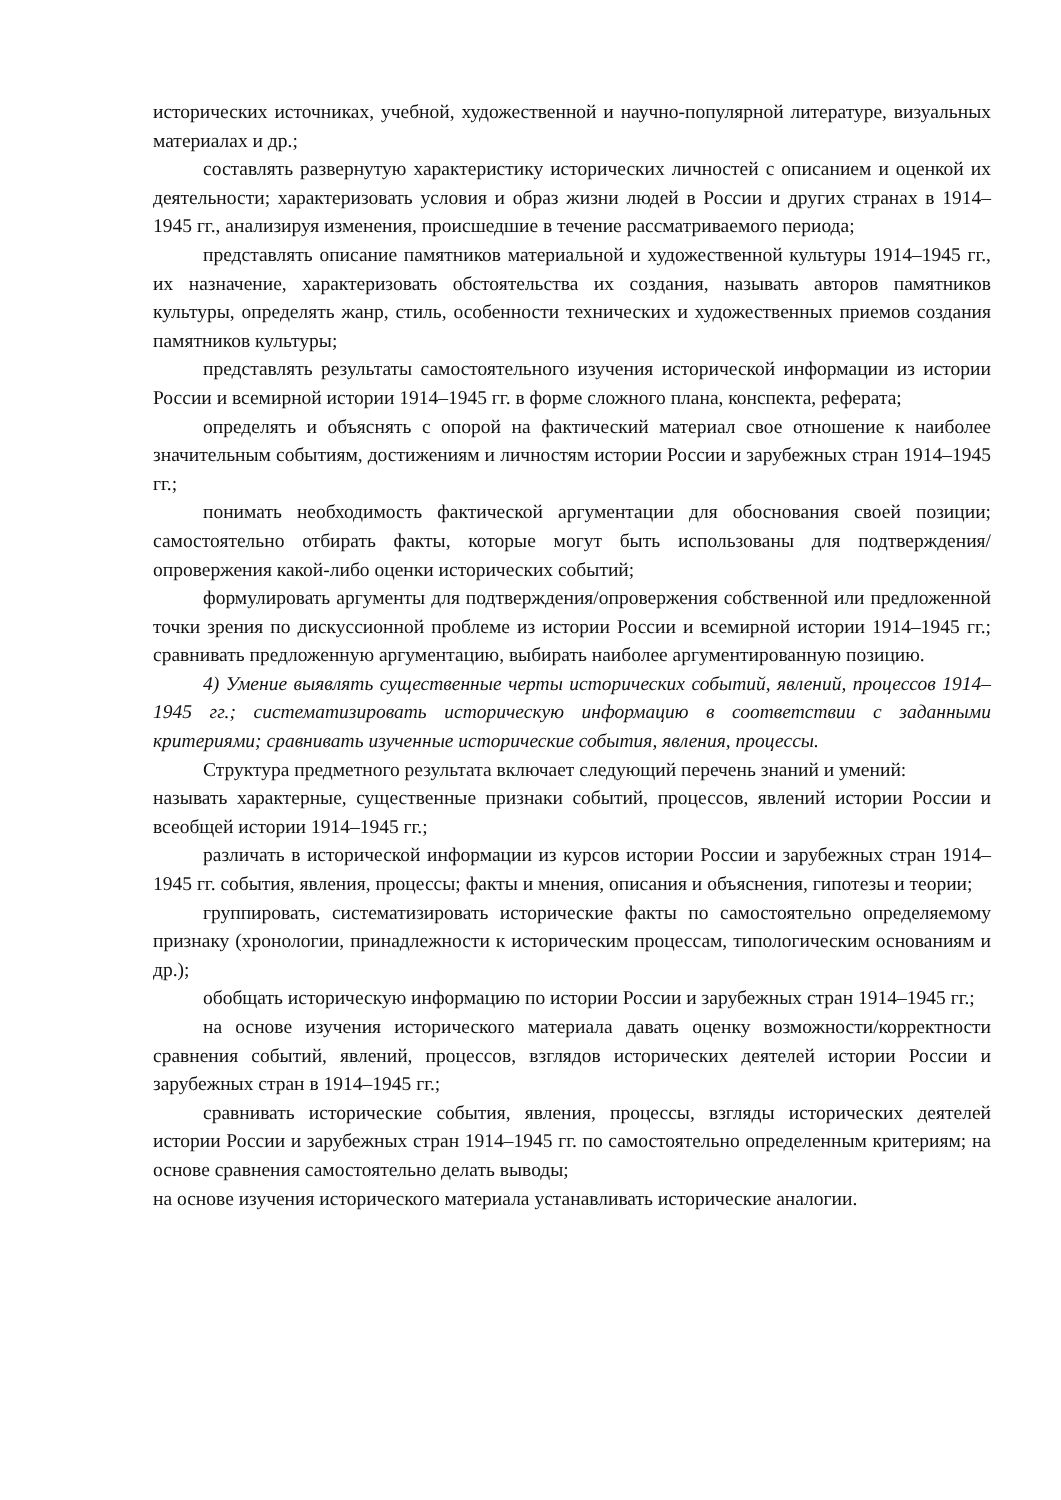исторических источниках, учебной, художественной и научно-популярной литературе, визуальных материалах и др.;
составлять развернутую характеристику исторических личностей с описанием и оценкой их деятельности; характеризовать условия и образ жизни людей в России и других странах в 1914–1945 гг., анализируя изменения, происшедшие в течение рассматриваемого периода;
представлять описание памятников материальной и художественной культуры 1914–1945 гг., их назначение, характеризовать обстоятельства их создания, называть авторов памятников культуры, определять жанр, стиль, особенности технических и художественных приемов создания памятников культуры;
представлять результаты самостоятельного изучения исторической информации из истории России и всемирной истории 1914–1945 гг. в форме сложного плана, конспекта, реферата;
определять и объяснять с опорой на фактический материал свое отношение к наиболее значительным событиям, достижениям и личностям истории России и зарубежных стран 1914–1945 гг.;
понимать необходимость фактической аргументации для обоснования своей позиции; самостоятельно отбирать факты, которые могут быть использованы для подтверждения/опровержения какой-либо оценки исторических событий;
формулировать аргументы для подтверждения/опровержения собственной или предложенной точки зрения по дискуссионной проблеме из истории России и всемирной истории 1914–1945 гг.; сравнивать предложенную аргументацию, выбирать наиболее аргументированную позицию.
4) Умение выявлять существенные черты исторических событий, явлений, процессов 1914–1945 гг.; систематизировать историческую информацию в соответствии с заданными критериями; сравнивать изученные исторические события, явления, процессы.
Структура предметного результата включает следующий перечень знаний и умений:
называть характерные, существенные признаки событий, процессов, явлений истории России и всеобщей истории 1914–1945 гг.;
различать в исторической информации из курсов истории России и зарубежных стран 1914–1945 гг. события, явления, процессы; факты и мнения, описания и объяснения, гипотезы и теории;
группировать, систематизировать исторические факты по самостоятельно определяемому признаку (хронологии, принадлежности к историческим процессам, типологическим основаниям и др.);
обобщать историческую информацию по истории России и зарубежных стран 1914–1945 гг.;
на основе изучения исторического материала давать оценку возможности/корректности сравнения событий, явлений, процессов, взглядов исторических деятелей истории России и зарубежных стран в 1914–1945 гг.;
сравнивать исторические события, явления, процессы, взгляды исторических деятелей истории России и зарубежных стран 1914–1945 гг. по самостоятельно определенным критериям; на основе сравнения самостоятельно делать выводы;
на основе изучения исторического материала устанавливать исторические аналогии.